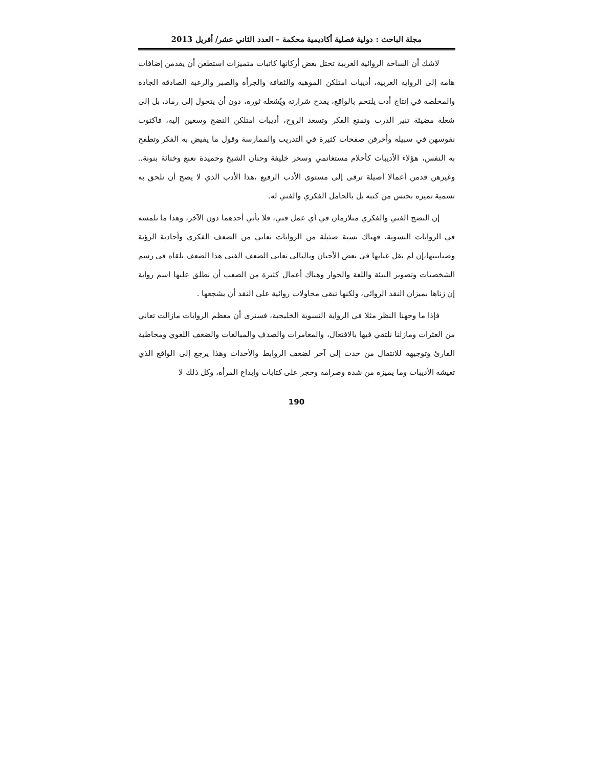مجلة الباحث : دولية فصلية أكاديمية محكمة – العدد الثاني عشر/ أفريل 2013
لاشك أن الساحة الروائية العربية تحتل بعض أركانها كاتبات متميزات استطعن أن يقدمن إضافات هامة إلى الرواية العربية، أديبات امتلكن الموهبة والثقافة والجرأة والصبر والرغبة الصادقة الجادة والمخلصة في إنتاج أدب يلتحم بالواقع، يقدح شرارته ويُشعله ثورة، دون أن يتحول إلى رماد، بل إلى شعلة مضيئة تنير الدرب وتمتع الفكر وتسعد الروح، أديبات امتلكن النضج وسعين إليه، فاكتوت نفوسهن في سبيله وأحرقن صفحات كثيرة في التدريب والممارسة وقول ما يفيض به الفكر وتطفح به النفس، هؤلاء الأديبات كأحلام مستغانمي وسحر خليفة وحنان الشيخ وحميدة نعنع وخناثة بنونة.. وغيرهن قدمن أعمالا أصيلة ترقى إلى مستوى الأدب الرفيع ،هذا الأدب الذي لا يصح أن نلحق به تسمية تميزه بجنس من كتبه بل بالحامل الفكري والفني له.
إن النضج الفني والفكري متلازمان في أي عمل فني، فلا يأتي أحدهما دون الآخر، وهذا ما نلمسه في الروايات النسوية، فهناك نسبة ضئيلة من الروايات تعاني من الضعف الفكري وأحادية الرؤية وضبابيتها،إن لم نقل غيابها في بعض الأحيان وبالتالي تعاني الضعف الفني هذا الضعف نلقاه في رسم الشخصيات وتصوير البيئة واللغة والحوار وهناك أعمال كثيرة من الصعب أن نطلق عليها اسم رواية إن زناها بميزان النقد الروائي، ولكنها تبقى محاولات روائية على النقد أن يشجعها .
فإذا ما وجهنا النظر مثلا في الرواية النسوية الخليجية، فسنرى أن معظم الروايات مازالت تعاني من العثرات ومازلنا نلتقي فيها بالافتعال، والمغامرات والصدف والمبالغات والضعف اللغوي ومخاطبة القارئ وتوجيهه للانتقال من حدث إلى آخر لضعف الروابط والأحداث وهذا يرجع إلى الواقع الذي تعيشه الأديبات وما يميزه من شدة وصرامة وحجر على كتابات وإبداع المرأة، وكل ذلك لا
190